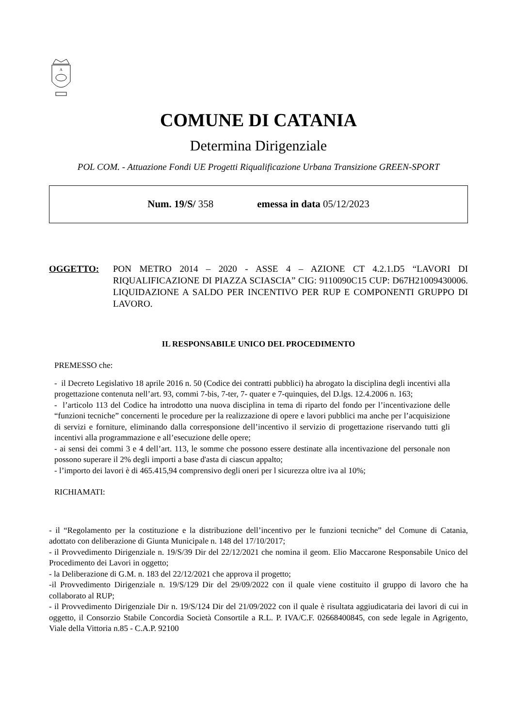A
COMUNE DI CATANIA
Determina Dirigenziale
POL COM. - Attuazione Fondi UE Progetti Riqualificazione Urbana Transizione GREEN-SPORT
Num. 19/S/ 358 emessa in data 05/12/2023
OGGETTO: PON METRO 2014 – 2020 - ASSE 4 – AZIONE CT 4.2.1.D5 “LAVORI DI RIQUALIFICAZIONE DI PIAZZA SCIASCIA” CIG: 9110090C15 CUP: D67H21009430006. LIQUIDAZIONE A SALDO PER INCENTIVO PER RUP E COMPONENTI GRUPPO DI LAVORO.
IL RESPONSABILE UNICO DEL PROCEDIMENTO
PREMESSO che:
- il Decreto Legislativo 18 aprile 2016 n. 50 (Codice dei contratti pubblici) ha abrogato la disciplina degli incentivi alla progettazione contenuta nell’art. 93, commi 7-bis, 7-ter, 7- quater e 7-quinquies, del D.lgs. 12.4.2006 n. 163;
- l’articolo 113 del Codice ha introdotto una nuova disciplina in tema di riparto del fondo per l’incentivazione delle “funzioni tecniche” concernenti le procedure per la realizzazione di opere e lavori pubblici ma anche per l’acquisizione di servizi e forniture, eliminando dalla corresponsione dell’incentivo il servizio di progettazione riservando tutti gli incentivi alla programmazione e all’esecuzione delle opere;
- ai sensi dei commi 3 e 4 dell’art. 113, le somme che possono essere destinate alla incentivazione del personale non possono superare il 2% degli importi a base d'asta di ciascun appalto;
- l’importo dei lavori è di 465.415,94 comprensivo degli oneri per l sicurezza oltre iva al 10%;
RICHIAMATI:
- il “Regolamento per la costituzione e la distribuzione dell’incentivo per le funzioni tecniche” del Comune di Catania, adottato con deliberazione di Giunta Municipale n. 148 del 17/10/2017;
- il Provvedimento Dirigenziale n. 19/S/39 Dir del 22/12/2021 che nomina il geom. Elio Maccarone Responsabile Unico del Procedimento dei Lavori in oggetto;
- la Deliberazione di G.M. n. 183 del 22/12/2021 che approva il progetto;
-il Provvedimento Dirigenziale n. 19/S/129 Dir del 29/09/2022 con il quale viene costituito il gruppo di lavoro che ha collaborato al RUP;
- il Provvedimento Dirigenziale Dir n. 19/S/124 Dir del 21/09/2022 con il quale è risultata aggiudicataria dei lavori di cui in oggetto, il Consorzio Stabile Concordia Società Consortile a R.L. P. IVA/C.F. 02668400845, con sede legale in Agrigento, Viale della Vittoria n.85 - C.A.P. 92100